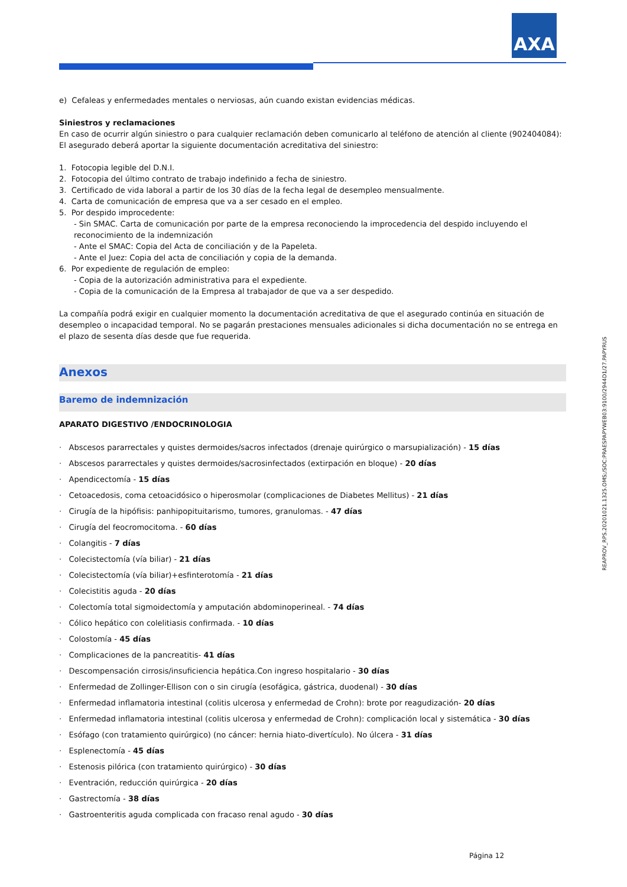AXA
e) Cefaleas y enfermedades mentales o nerviosas, aún cuando existan evidencias médicas.
Siniestros y reclamaciones
En caso de ocurrir algún siniestro o para cualquier reclamación deben comunicarlo al teléfono de atención al cliente (902404084): El asegurado deberá aportar la siguiente documentación acreditativa del siniestro:
1. Fotocopia legible del D.N.I.
2. Fotocopia del último contrato de trabajo indefinido a fecha de siniestro.
3. Certificado de vida laboral a partir de los 30 días de la fecha legal de desempleo mensualmente.
4. Carta de comunicación de empresa que va a ser cesado en el empleo.
5. Por despido improcedente:
- Sin SMAC. Carta de comunicación por parte de la empresa reconociendo la improcedencia del despido incluyendo el reconocimiento de la indemnización
- Ante el SMAC: Copia del Acta de conciliación y de la Papeleta.
- Ante el Juez: Copia del acta de conciliación y copia de la demanda.
6. Por expediente de regulación de empleo:
- Copia de la autorización administrativa para el expediente.
- Copia de la comunicación de la Empresa al trabajador de que va a ser despedido.
La compañía podrá exigir en cualquier momento la documentación acreditativa de que el asegurado continúa en situación de desempleo o incapacidad temporal. No se pagarán prestaciones mensuales adicionales si dicha documentación no se entrega en el plazo de sesenta días desde que fue requerida.
Anexos
Baremo de indemnización
APARATO DIGESTIVO /ENDOCRINOLOGIA
· Abscesos pararrectales y quistes dermoides/sacros infectados (drenaje quirúrgico o marsupialización) - 15 días
· Abscesos pararrectales y quistes dermoides/sacrosinfectados (extirpación en bloque) - 20 días
· Apendicectomía - 15 días
· Cetoacedosis, coma cetoacidósico o hiperosmolar (complicaciones de Diabetes Mellitus) - 21 días
· Cirugía de la hipófisis: panhipopituitarismo, tumores, granulomas. - 47 días
· Cirugía del feocromocitoma. - 60 días
· Colangitis - 7 días
· Colecistectomía (vía biliar) - 21 días
· Colecistectomía (vía biliar)+esfinterotomía - 21 días
· Colecistitis aguda - 20 días
· Colectomía total sigmoidectomía y amputación abdominoperineal. - 74 días
· Cólico hepático con colelitiasis confirmada. - 10 días
· Colostomía - 45 días
· Complicaciones de la pancreatitis- 41 días
· Descompensación cirrosis/insuficiencia hepática.Con ingreso hospitalario - 30 días
· Enfermedad de Zollinger-Ellison con o sin cirugía (esofágica, gástrica, duodenal) - 30 días
· Enfermedad inflamatoria intestinal (colitis ulcerosa y enfermedad de Crohn): brote por reagudización- 20 días
· Enfermedad inflamatoria intestinal (colitis ulcerosa y enfermedad de Crohn): complicación local y sistemática - 30 días
· Esófago (con tratamiento quirúrgico) (no cáncer: hernia hiato-divertículo). No úlcera - 31 días
· Esplenectomía - 45 días
· Estenosis pilórica (con tratamiento quirúrgico) - 30 días
· Eventración, reducción quirúrgica - 20 días
· Gastrectomía - 38 días
· Gastroenteritis aguda complicada con fracaso renal agudo - 30 días
REAPROV_RPS.20201021.1325.OMS;/SOC:PRAESPAPYWEB03:9100/2944D1/27.PAPYRUS
Página 12